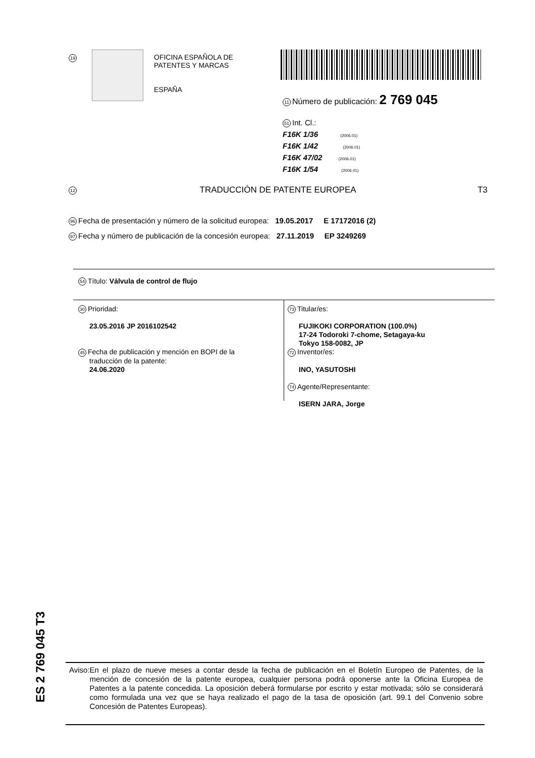19
OFICINA ESPAÑOLA DE
PATENTES Y MARCAS
ESPAÑA
11 Número de publicación: 2 769 045
51 Int. Cl.:
F16K 1/36 (2006.01)
F16K 1/42 (2006.01)
F16K 47/02 (2006.01)
F16K 1/54 (2006.01)
12 TRADUCCIÓN DE PATENTE EUROPEA T3
96 Fecha de presentación y número de la solicitud europea: 19.05.2017 E 17172016 (2)
97 Fecha y número de publicación de la concesión europea: 27.11.2019 EP 3249269
54 Título: Válvula de control de flujo
30 Prioridad:
23.05.2016 JP 2016102542
45 Fecha de publicación y mención en BOPI de la
traducción de la patente:
24.06.2020
73 Titular/es:
FUJIKOKI CORPORATION (100.0%)
17-24 Todoroki 7-chome, Setagaya-ku
Tokyo 158-0082, JP
72 Inventor/es:
INO, YASUTOSHI
74 Agente/Representante:
ISERN JARA, Jorge
ES 2 769 045 T3
Aviso: En el plazo de nueve meses a contar desde la fecha de publicación en el Boletín Europeo de Patentes, de la mención de concesión de la patente europea, cualquier persona podrá oponerse ante la Oficina Europea de Patentes a la patente concedida. La oposición deberá formularse por escrito y estar motivada; sólo se considerará como formulada una vez que se haya realizado el pago de la tasa de oposición (art. 99.1 del Convenio sobre Concesión de Patentes Europeas).